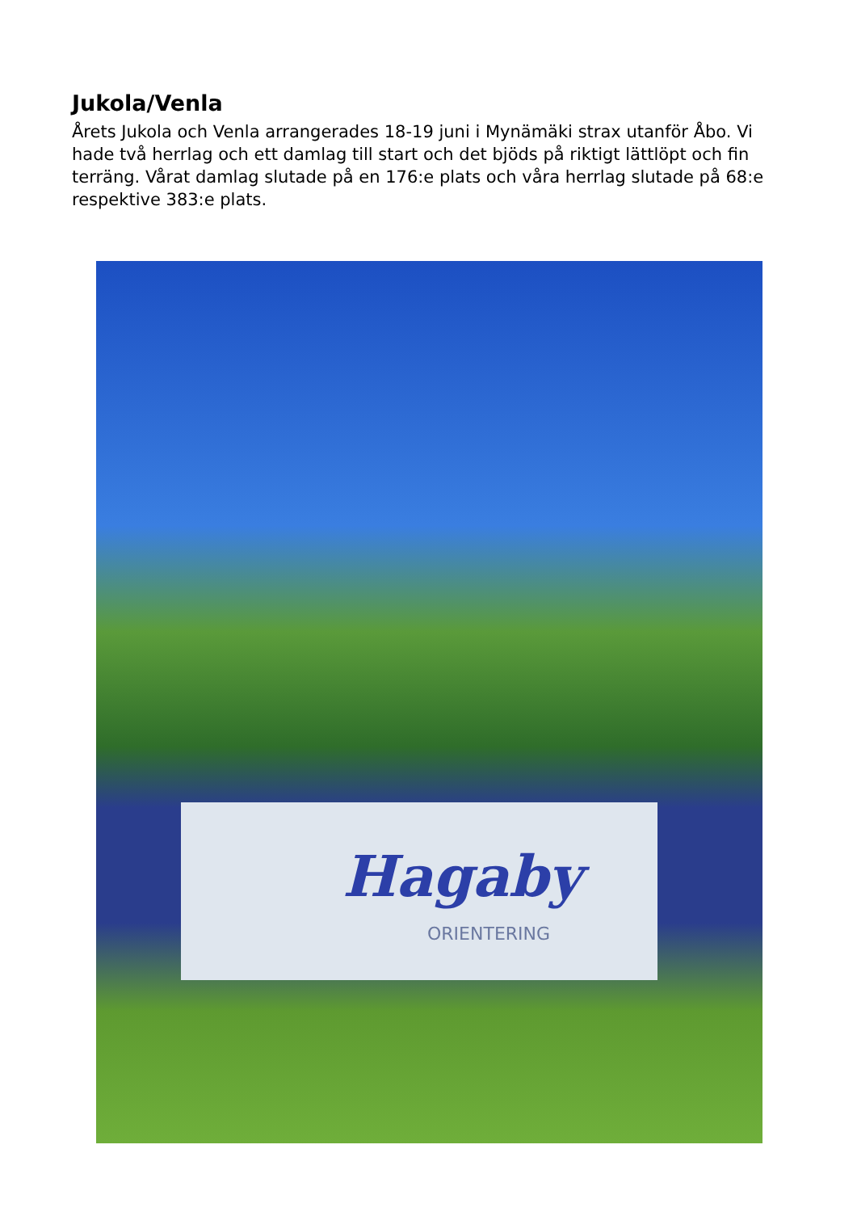Jukola/Venla
Årets Jukola och Venla arrangerades 18-19 juni i Mynämäki strax utanför Åbo. Vi hade två herrlag och ett damlag till start och det bjöds på riktigt lättlöpt och fin terräng. Vårat damlag slutade på en 176:e plats och våra herrlag slutade på 68:e respektive 383:e plats.
Hagaby
ORIENTERING